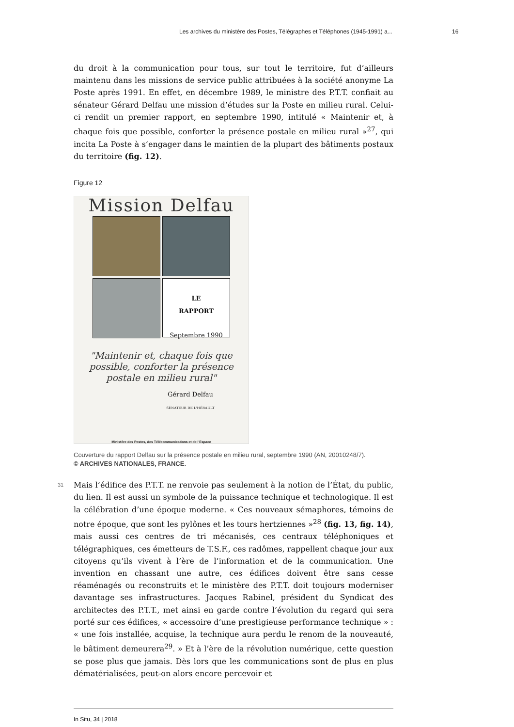Les archives du ministère des Postes, Télégraphes et Téléphones (1945-1991) a... 16
du droit à la communication pour tous, sur tout le territoire, fut d’ailleurs maintenu dans les missions de service public attribuées à la société anonyme La Poste après 1991. En effet, en décembre 1989, le ministre des P.T.T. confiait au sénateur Gérard Delfau une mission d’études sur la Poste en milieu rural. Celui-ci rendit un premier rapport, en septembre 1990, intitulé « Maintenir et, à chaque fois que possible, conforter la présence postale en milieu rural »<sup>27</sup>, qui incita La Poste à s’engager dans le maintien de la plupart des bâtiments postaux du territoire (fig. 12).
Figure 12
Mission Delfau
LE
RAPPORT
Septembre 1990
"Maintenir et, chaque fois que
possible, conforter la présence
postale en milieu rural"
Gérard Delfau
SÉNATEUR DE L'HÉRAULT
Ministère des Postes, des Télécommunications et de l'Espace
Couverture du rapport Delfau sur la présence postale en milieu rural, septembre 1990 (AN, 20010248/7).
© ARCHIVES NATIONALES, FRANCE.
31 Mais l’édifice des P.T.T. ne renvoie pas seulement à la notion de l’État, du public, du lien. Il est aussi un symbole de la puissance technique et technologique. Il est la célébration d’une époque moderne. « Ces nouveaux sémaphores, témoins de notre époque, que sont les pylônes et les tours hertziennes »<sup>28</sup> (fig. 13, fig. 14), mais aussi ces centres de tri mécanisés, ces centraux téléphoniques et télégraphiques, ces émetteurs de T.S.F., ces radômes, rappellent chaque jour aux citoyens qu’ils vivent à l’ère de l’information et de la communication. Une invention en chassant une autre, ces édifices doivent être sans cesse réaménagés ou reconstruits et le ministère des P.T.T. doit toujours moderniser davantage ses infrastructures. Jacques Rabinel, président du Syndicat des architectes des P.T.T., met ainsi en garde contre l’évolution du regard qui sera porté sur ces édifices, « accessoire d’une prestigieuse performance technique » : « une fois installée, acquise, la technique aura perdu le renom de la nouveauté, le bâtiment demeurera<sup>29</sup>. » Et à l’ère de la révolution numérique, cette question se pose plus que jamais. Dès lors que les communications sont de plus en plus dématérialisées, peut-on alors encore percevoir et
In Situ, 34 | 2018